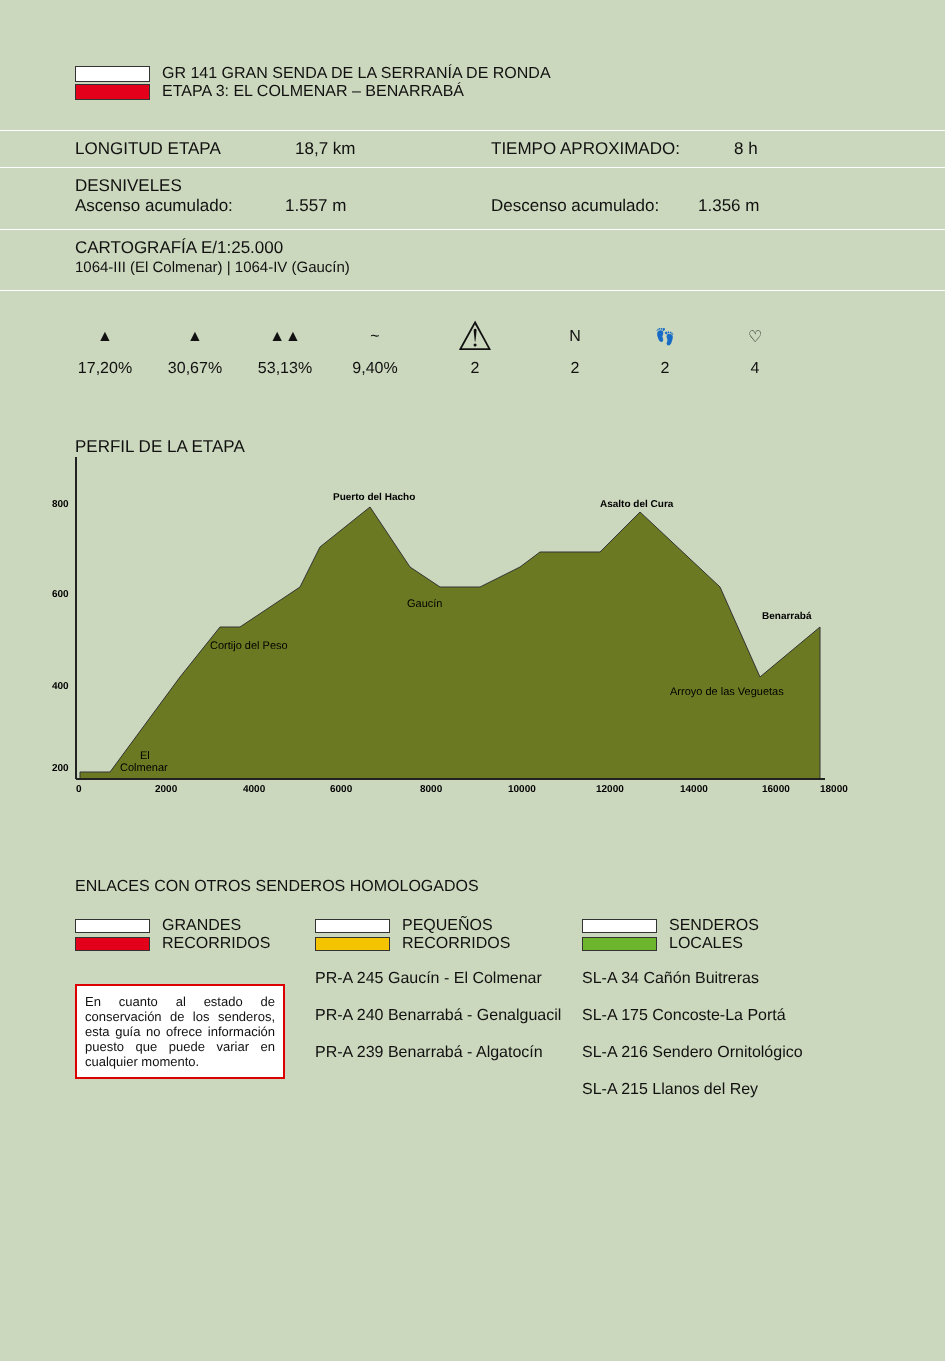GR 141 GRAN SENDA DE LA SERRANÍA DE RONDA
ETAPA 3: EL COLMENAR – BENARRABÁ
LONGITUD ETAPA 18,7 km TIEMPO APROXIMADO: 8 h
DESNIVELES
Ascenso acumulado: 1.557 m Descenso acumulado: 1.356 m
CARTOGRAFÍA E/1:25.000
1064-III (El Colmenar) | 1064-IV (Gaucín)
| ▲ | ▲ | ▲▲ | ~ | ⚠ | N | 👣 | ♡ |
| 17,20% | 30,67% | 53,13% | 9,40% | 2 | 2 | 2 | 4 |
PERFIL DE LA ETAPA
800
600
400
200
0
2000
4000
6000
8000
10000
12000
14000
16000
18000
Puerto del Hacho
Asalto del Cura
Benarrabá
El
Colmenar
Cortijo del Peso
Gaucín
Arroyo de las Veguetas
ENLACES CON OTROS SENDEROS HOMOLOGADOS
| GRANDES RECORRIDOS | PEQUEÑOS RECORRIDOS | SENDEROS LOCALES |
| | PR-A 245 Gaucín - El Colmenar | SL-A 34 Cañón Buitreras |
| En cuanto al estado de conservación de los senderos, esta guía no ofrece información puesto que puede variar en cualquier momento. | PR-A 240 Benarrabá - Genalguacil | SL-A 175 Concoste-La Portá |
| | PR-A 239 Benarrabá - Algatocín | SL-A 216 Sendero Ornitológico |
| | | SL-A 215 Llanos del Rey |